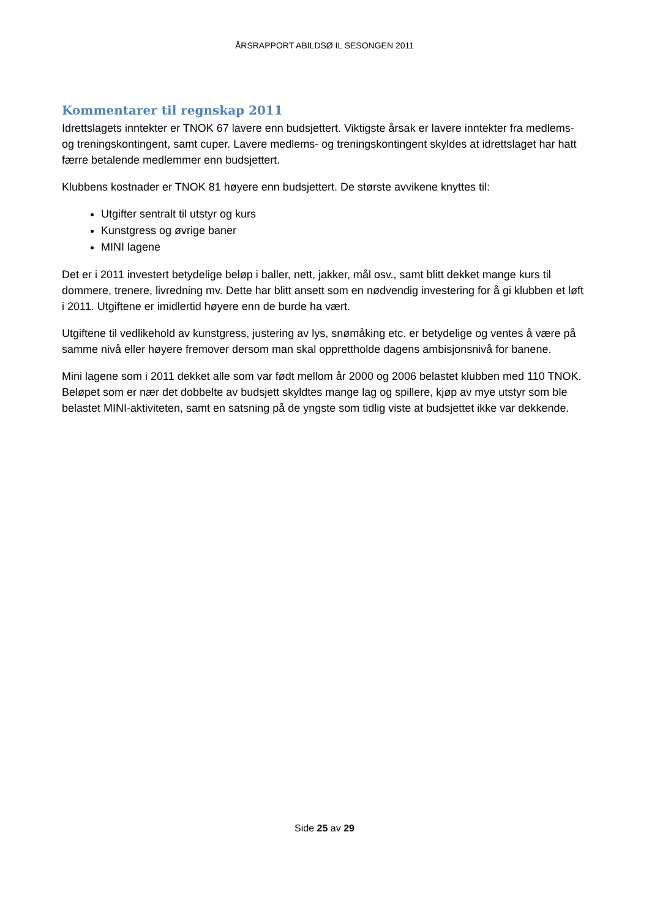ÅRSRAPPORT ABILDSØ IL SESONGEN 2011
Kommentarer til regnskap 2011
Idrettslagets inntekter er TNOK 67 lavere enn budsjettert. Viktigste årsak er lavere inntekter fra medlems- og treningskontingent, samt cuper. Lavere medlems- og treningskontingent skyldes at idrettslaget har hatt færre betalende medlemmer enn budsjettert.
Klubbens kostnader er TNOK 81 høyere enn budsjettert. De største avvikene knyttes til:
Utgifter sentralt til utstyr og kurs
Kunstgress og øvrige baner
MINI lagene
Det er i 2011 investert betydelige beløp i baller, nett, jakker, mål osv., samt blitt dekket mange kurs til dommere, trenere, livredning mv. Dette har blitt ansett som en nødvendig investering for å gi klubben et løft i 2011. Utgiftene er imidlertid høyere enn de burde ha vært.
Utgiftene til vedlikehold av kunstgress, justering av lys, snømåking etc. er betydelige og ventes å være på samme nivå eller høyere fremover dersom man skal opprettholde dagens ambisjonsnivå for banene.
Mini lagene som i 2011 dekket alle som var født mellom år 2000 og 2006 belastet klubben med 110 TNOK. Beløpet som er nær det dobbelte av budsjett skyldtes mange lag og spillere, kjøp av mye utstyr som ble belastet MINI-aktiviteten, samt en satsning på de yngste som tidlig viste at budsjettet ikke var dekkende.
Side 25 av 29